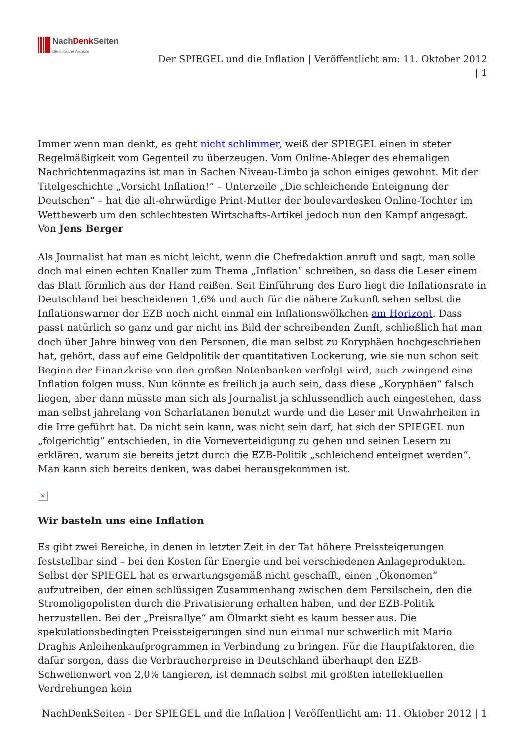NachDenk Seiten
Die kritische Website
Der SPIEGEL und die Inflation | Veröffentlicht am: 11. Oktober 2012
| 1
Immer wenn man denkt, es geht nicht schlimmer, weiß der SPIEGEL einen in steter Regelmäßigkeit vom Gegenteil zu überzeugen. Vom Online-Ableger des ehemaligen Nachrichtenmagazins ist man in Sachen Niveau-Limbo ja schon einiges gewohnt. Mit der Titelgeschichte „Vorsicht Inflation!“ – Unterzeile „Die schleichende Enteignung der Deutschen“ – hat die alt-ehrwürdige Print-Mutter der boulevardesken Online-Tochter im Wettbewerb um den schlechtesten Wirtschafts-Artikel jedoch nun den Kampf angesagt. Von Jens Berger
Als Journalist hat man es nicht leicht, wenn die Chefredaktion anruft und sagt, man solle doch mal einen echten Knaller zum Thema „Inflation“ schreiben, so dass die Leser einem das Blatt förmlich aus der Hand reißen. Seit Einführung des Euro liegt die Inflationsrate in Deutschland bei bescheidenen 1,6% und auch für die nähere Zukunft sehen selbst die Inflationswarner der EZB noch nicht einmal ein Inflationswölkchen am Horizont. Dass passt natürlich so ganz und gar nicht ins Bild der schreibenden Zunft, schließlich hat man doch über Jahre hinweg von den Personen, die man selbst zu Koryphäen hochgeschrieben hat, gehört, dass auf eine Geldpolitik der quantitativen Lockerung, wie sie nun schon seit Beginn der Finanzkrise von den großen Notenbanken verfolgt wird, auch zwingend eine Inflation folgen muss. Nun könnte es freilich ja auch sein, dass diese „Koryphäen“ falsch liegen, aber dann müsste man sich als Journalist ja schlussendlich auch eingestehen, dass man selbst jahrelang von Scharlatanen benutzt wurde und die Leser mit Unwahrheiten in die Irre geführt hat. Da nicht sein kann, was nicht sein darf, hat sich der SPIEGEL nun „folgerichtig“ entschieden, in die Vorneverteidigung zu gehen und seinen Lesern zu erklären, warum sie bereits jetzt durch die EZB-Politik „schleichend enteignet werden“. Man kann sich bereits denken, was dabei herausgekommen ist.
×
Wir basteln uns eine Inflation
Es gibt zwei Bereiche, in denen in letzter Zeit in der Tat höhere Preissteigerungen feststellbar sind – bei den Kosten für Energie und bei verschiedenen Anlageprodukten. Selbst der SPIEGEL hat es erwartungsgemäß nicht geschafft, einen „Ökonomen“ aufzutreiben, der einen schlüssigen Zusammenhang zwischen dem Persilschein, den die Stromoligopolisten durch die Privatisierung erhalten haben, und der EZB-Politik herzustellen. Bei der „Preisrallye“ am Ölmarkt sieht es kaum besser aus. Die spekulationsbedingten Preissteigerungen sind nun einmal nur schwerlich mit Mario Draghis Anleihenkaufprogrammen in Verbindung zu bringen. Für die Hauptfaktoren, die dafür sorgen, dass die Verbraucherpreise in Deutschland überhaupt den EZB-Schwellenwert von 2,0% tangieren, ist demnach selbst mit größten intellektuellen Verdrehungen kein
NachDenkSeiten - Der SPIEGEL und die Inflation | Veröffentlicht am: 11. Oktober 2012 | 1